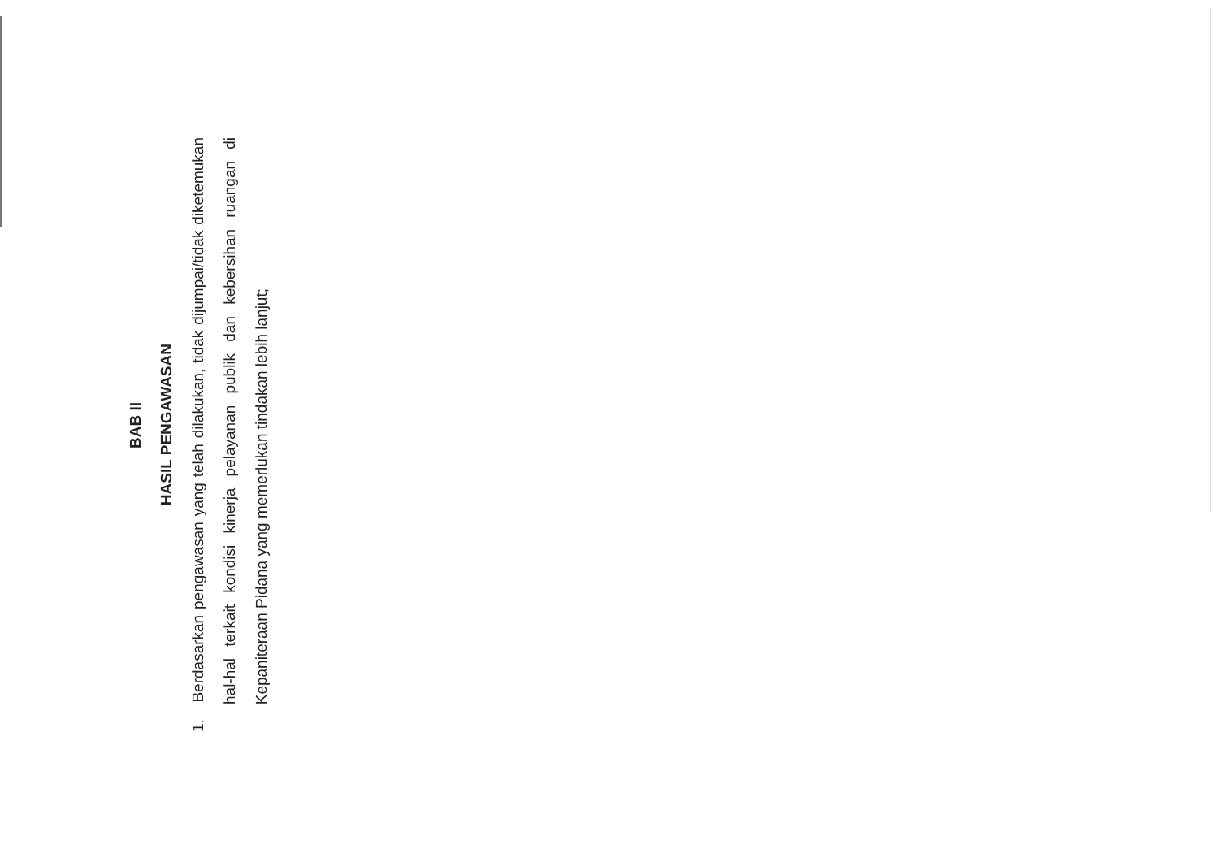BAB II
HASIL PENGAWASAN
1. Berdasarkan pengawasan yang telah dilakukan, tidak dijumpai/tidak diketemukan hal-hal terkait kondisi kinerja pelayanan publik dan kebersihan ruangan di Kepaniteraan Pidana yang memerlukan tindakan lebih lanjut;